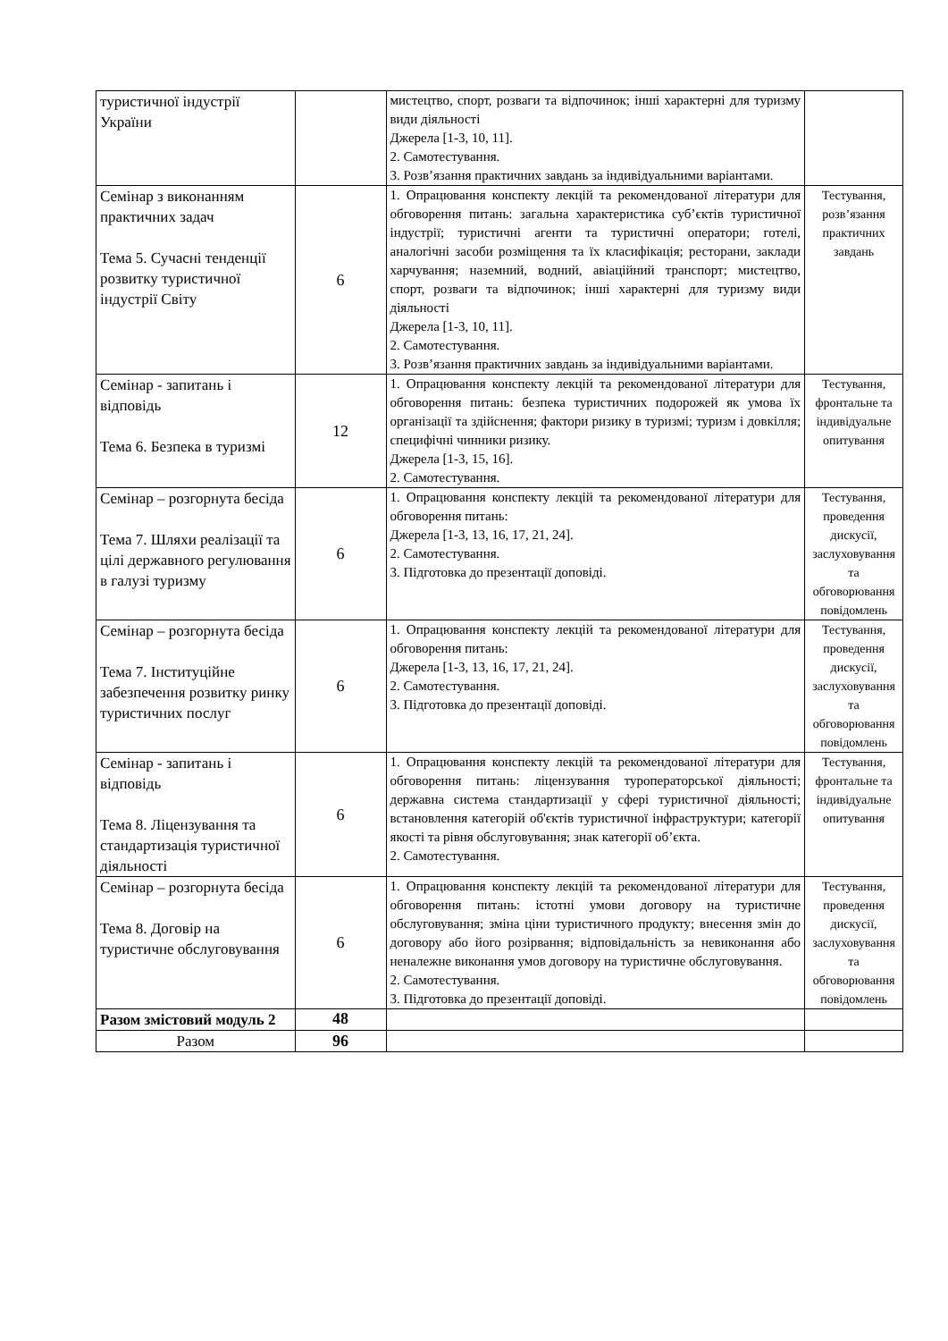| туристичної індустрії України | | мистецтво, спорт, розваги та відпочинок; інші характерні для туризму види діяльності Джерела [1-3, 10, 11]. 2. Самотестування. 3. Розв’язання практичних завдань за індивідуальними варіантами. | |
| Семінар з виконанням практичних задач Тема 5. Сучасні тенденції розвитку туристичної індустрії Світу | 6 | 1. Опрацювання конспекту лекцій та рекомендованої літератури для обговорення питань: загальна характеристика суб’єктів туристичної індустрії; туристичні агенти та туристичні оператори; готелі, аналогічні засоби розміщення та їх класифікація; ресторани, заклади харчування; наземний, водний, авіаційний транспорт; мистецтво, спорт, розваги та відпочинок; інші характерні для туризму види діяльності Джерела [1-3, 10, 11]. 2. Самотестування. 3. Розв’язання практичних завдань за індивідуальними варіантами. | Тестування, розв’язання практичних завдань |
| Семінар - запитань і відповідь Тема 6. Безпека в туризмі | 12 | 1. Опрацювання конспекту лекцій та рекомендованої літератури для обговорення питань: безпека туристичних подорожей як умова їх організації та здійснення; фактори ризику в туризмі; туризм і довкілля; специфічні чинники ризику. Джерела [1-3, 15, 16]. 2. Самотестування. | Тестування, фронтальне та індивідуальне опитування |
| Семінар – розгорнута бесіда Тема 7. Шляхи реалізації та цілі державного регулювання в галузі туризму | 6 | 1. Опрацювання конспекту лекцій та рекомендованої літератури для обговорення питань: Джерела [1-3, 13, 16, 17, 21, 24]. 2. Самотестування. 3. Підготовка до презентації доповіді. | Тестування, проведення дискусії, заслуховування та обговорювання повідомлень |
| Семінар – розгорнута бесіда Тема 7. Інституційне забезпечення розвитку ринку туристичних послуг | 6 | 1. Опрацювання конспекту лекцій та рекомендованої літератури для обговорення питань: Джерела [1-3, 13, 16, 17, 21, 24]. 2. Самотестування. 3. Підготовка до презентації доповіді. | Тестування, проведення дискусії, заслуховування та обговорювання повідомлень |
| Семінар - запитань і відповідь Тема 8. Ліцензування та стандартизація туристичної діяльності | 6 | 1. Опрацювання конспекту лекцій та рекомендованої літератури для обговорення питань: ліцензування туроператорської діяльності; державна система стандартизації у сфері туристичної діяльності; встановлення категорій об'єктів туристичної інфраструктури; категорії якості та рівня обслуговування; знак категорії об’єкта. 2. Самотестування. | Тестування, фронтальне та індивідуальне опитування |
| Семінар – розгорнута бесіда Тема 8. Договір на туристичне обслуговування | 6 | 1. Опрацювання конспекту лекцій та рекомендованої літератури для обговорення питань: істотні умови договору на туристичне обслуговування; зміна ціни туристичного продукту; внесення змін до договору або його розірвання; відповідальність за невиконання або неналежне виконання умов договору на туристичне обслуговування. 2. Самотестування. 3. Підготовка до презентації доповіді. | Тестування, проведення дискусії, заслуховування та обговорювання повідомлень |
| Разом змістовий модуль 2 | 48 | | |
| Разом | 96 | | |